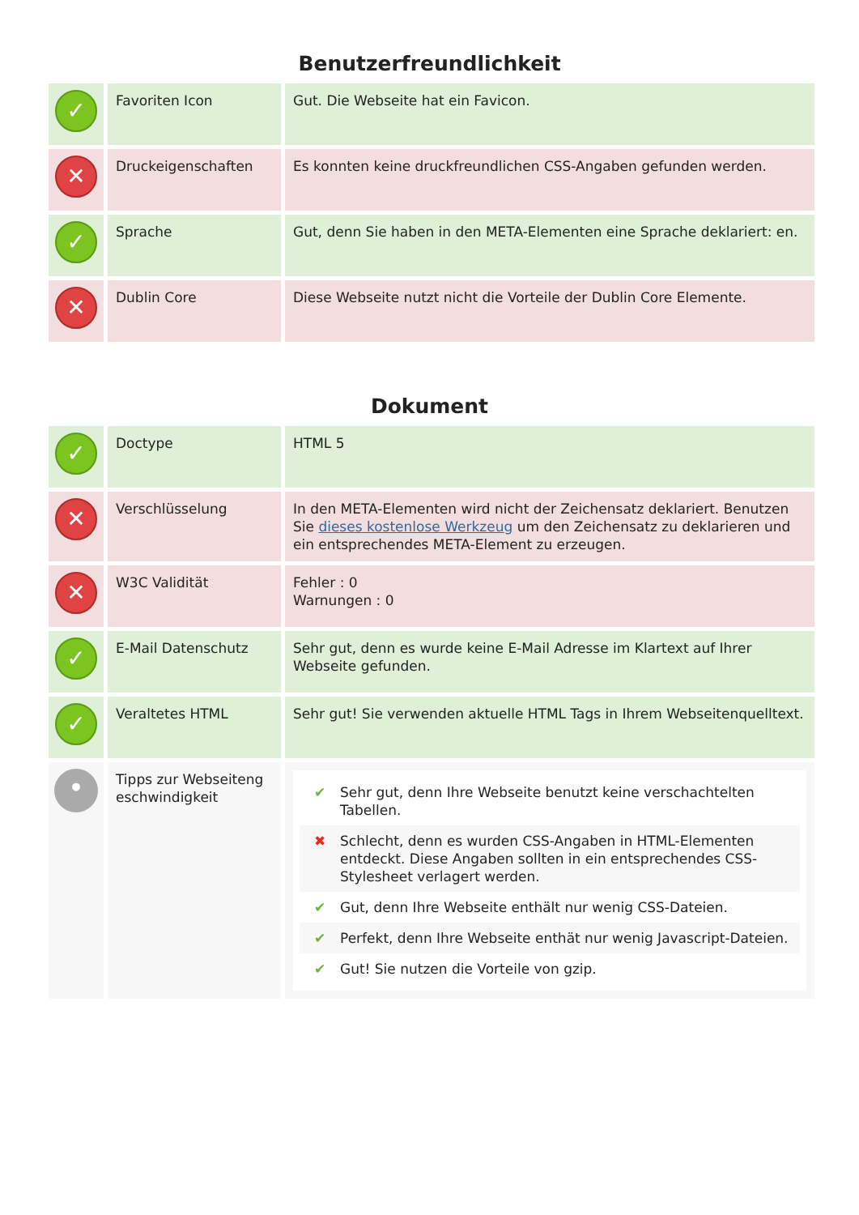Benutzerfreundlichkeit
| ✓ | Favoriten Icon | Gut. Die Webseite hat ein Favicon. |
| ✕ | Druckeigenschaften | Es konnten keine druckfreundlichen CSS-Angaben gefunden werden. |
| ✓ | Sprache | Gut, denn Sie haben in den META-Elementen eine Sprache deklariert: en. |
| ✕ | Dublin Core | Diese Webseite nutzt nicht die Vorteile der Dublin Core Elemente. |
Dokument
| ✓ | Doctype | HTML 5 |
| ✕ | Verschlüsselung | In den META-Elementen wird nicht der Zeichensatz deklariert. Benutzen Sie dieses kostenlose Werkzeug um den Zeichensatz zu deklarieren und ein entsprechendes META-Element zu erzeugen. |
| ✕ | W3C Validität | Fehler : 0 Warnungen : 0 |
| ✓ | E-Mail Datenschutz | Sehr gut, denn es wurde keine E-Mail Adresse im Klartext auf Ihrer Webseite gefunden. |
| ✓ | Veraltetes HTML | Sehr gut! Sie verwenden aktuelle HTML Tags in Ihrem Webseitenquelltext. |
| • | Tipps zur Webseiteng eschwindigkeit | ✔ Sehr gut, denn Ihre Webseite benutzt keine verschachtelten Tabellen. ✖ Schlecht, denn es wurden CSS-Angaben in HTML-Elementen entdeckt. Diese Angaben sollten in ein entsprechendes CSS-Stylesheet verlagert werden. ✔ Gut, denn Ihre Webseite enthält nur wenig CSS-Dateien. ✔ Perfekt, denn Ihre Webseite enthät nur wenig Javascript-Dateien. ✔ Gut! Sie nutzen die Vorteile von gzip. |